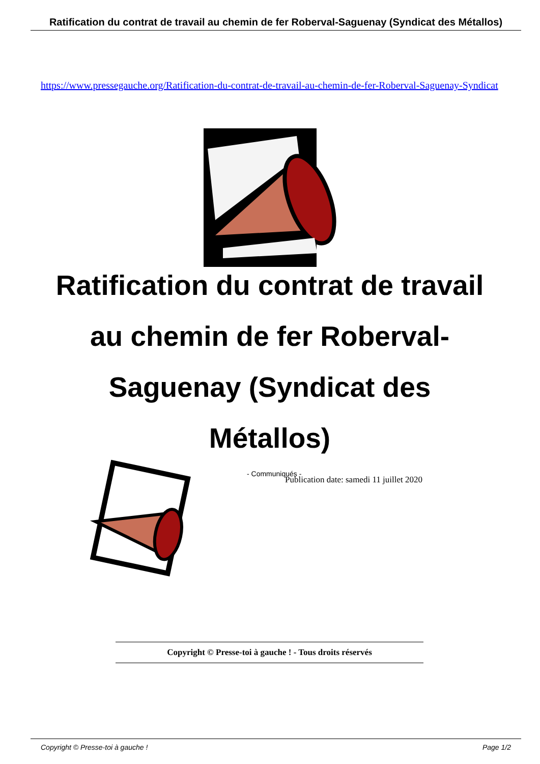Ratification du contrat de travail au chemin de fer Roberval-Saguenay (Syndicat des Métallos)
https://www.pressegauche.org/Ratification-du-contrat-de-travail-au-chemin-de-fer-Roberval-Saguenay-Syndicat
Ratification du contrat de travail au chemin de fer Roberval-Saguenay (Syndicat des Métallos)
- Communiqués -
Publication date: samedi 11 juillet 2020
Copyright © Presse-toi à gauche ! - Tous droits réservés
Copyright © Presse-toi à gauche ! Page 1/2